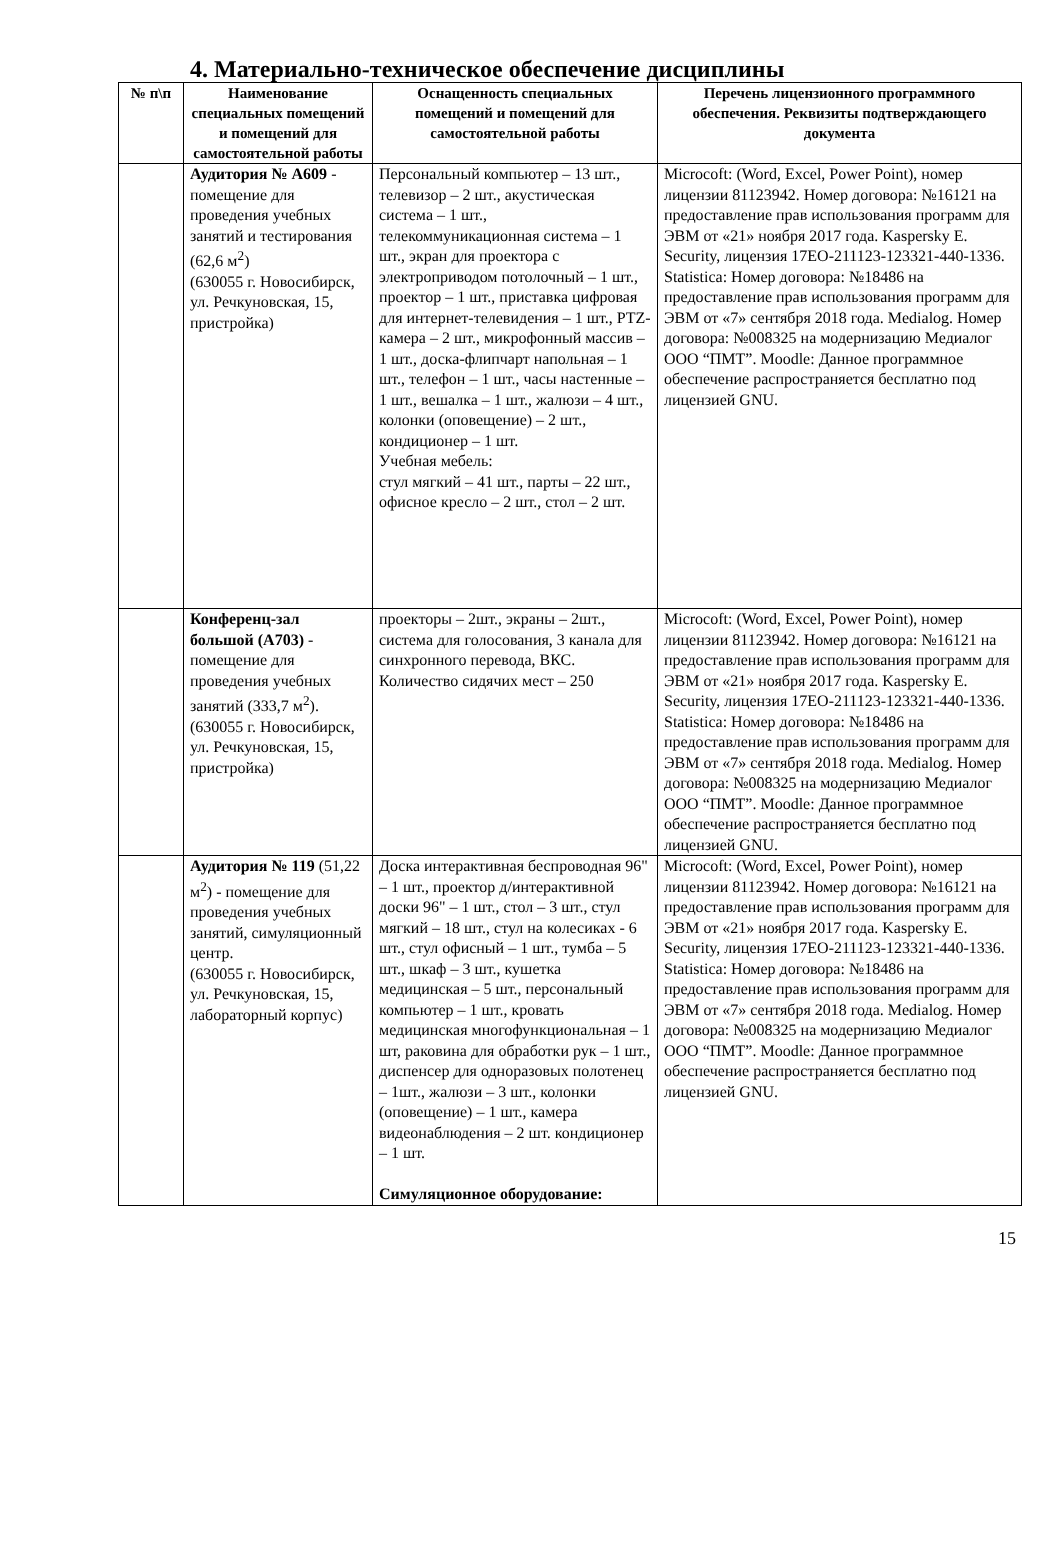4. Материально-техническое обеспечение дисциплины
| № п\п | Наименование специальных помещений и помещений для самостоятельной работы | Оснащенность специальных помещений и помещений для самостоятельной работы | Перечень лицензионного программного обеспечения. Реквизиты подтверждающего документа |
| --- | --- | --- | --- |
| | Аудитория № А609 - помещение для проведения учебных занятий и тестирования (62,6 м<sup>2</sup>) (630055 г. Новосибирск, ул. Речкуновская, 15, пристройка) | Персональный компьютер – 13 шт., телевизор – 2 шт., акустическая система – 1 шт., телекоммуникационная система – 1 шт., экран для проектора с электроприводом потолочный – 1 шт., проектор – 1 шт., приставка цифровая для интернет-телевидения – 1 шт., PTZ-камера – 2 шт., микрофонный массив – 1 шт., доска-флипчарт напольная – 1 шт., телефон – 1 шт., часы настенные – 1 шт., вешалка – 1 шт., жалюзи – 4 шт., колонки (оповещение) – 2 шт., кондиционер – 1 шт. Учебная мебель: стул мягкий – 41 шт., парты – 22 шт., офисное кресло – 2 шт., стол – 2 шт. | Microcoft: (Word, Excel, Power Point), номер лицензии 81123942. Номер договора: №16121 на предоставление прав использования программ для ЭВМ от «21» ноября 2017 года. Kaspersky E. Security, лицензия 17EO-211123-123321-440-1336. Statistica: Номер договора: №18486 на предоставление прав использования программ для ЭВМ от «7» сентября 2018 года. Medialog. Номер договора: №008325 на модернизацию Медиалог ООО “ПМТ”. Moodle: Данное программное обеспечение распространяется бесплатно под лицензией GNU. |
| | Конференц-зал большой (А703) - помещение для проведения учебных занятий (333,7 м<sup>2</sup>). (630055 г. Новосибирск, ул. Речкуновская, 15, пристройка) | проекторы – 2шт., экраны – 2шт., система для голосования, 3 канала для синхронного перевода, ВКС. Количество сидячих мест – 250 | Microcoft: (Word, Excel, Power Point), номер лицензии 81123942. Номер договора: №16121 на предоставление прав использования программ для ЭВМ от «21» ноября 2017 года. Kaspersky E. Security, лицензия 17EO-211123-123321-440-1336. Statistica: Номер договора: №18486 на предоставление прав использования программ для ЭВМ от «7» сентября 2018 года. Medialog. Номер договора: №008325 на модернизацию Медиалог ООО “ПМТ”. Moodle: Данное программное обеспечение распространяется бесплатно под лицензией GNU. |
| | Аудитория № 119 (51,22 м<sup>2</sup>) - помещение для проведения учебных занятий, симуляционный центр. (630055 г. Новосибирск, ул. Речкуновская, 15, лабораторный корпус) | Доска интерактивная беспроводная 96" – 1 шт., проектор д/интерактивной доски 96" – 1 шт., стол – 3 шт., стул мягкий – 18 шт., стул на колесиках - 6 шт., стул офисный – 1 шт., тумба – 5 шт., шкаф – 3 шт., кушетка медицинская – 5 шт., персональный компьютер – 1 шт., кровать медицинская многофункциональная – 1 шт, раковина для обработки рук – 1 шт., диспенсер для одноразовых полотенец – 1шт., жалюзи – 3 шт., колонки (оповещение) – 1 шт., камера видеонаблюдения – 2 шт. кондиционер – 1 шт. Симуляционное оборудование: | Microcoft: (Word, Excel, Power Point), номер лицензии 81123942. Номер договора: №16121 на предоставление прав использования программ для ЭВМ от «21» ноября 2017 года. Kaspersky E. Security, лицензия 17EO-211123-123321-440-1336. Statistica: Номер договора: №18486 на предоставление прав использования программ для ЭВМ от «7» сентября 2018 года. Medialog. Номер договора: №008325 на модернизацию Медиалог ООО “ПМТ”. Moodle: Данное программное обеспечение распространяется бесплатно под лицензией GNU. |
15